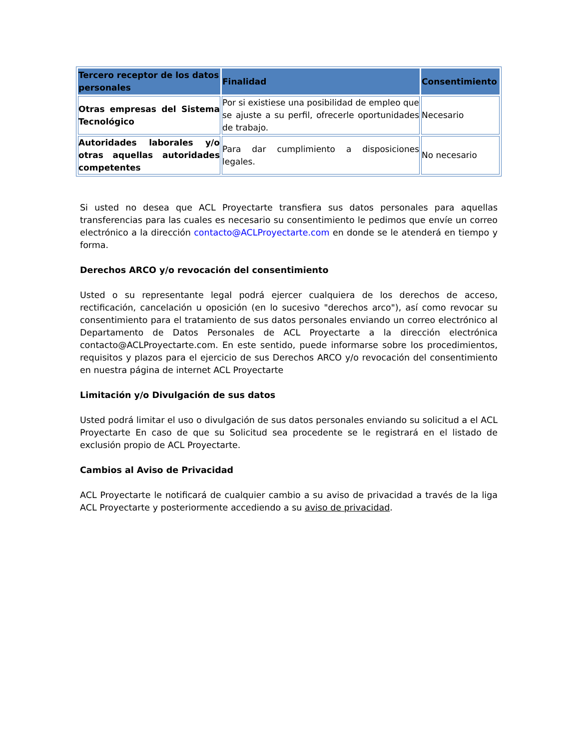| Tercero receptor de los datos personales | Finalidad | Consentimiento |
| --- | --- | --- |
| Otras empresas del Sistema Tecnológico | Por si existiese una posibilidad de empleo que se ajuste a su perfil, ofrecerle oportunidades de trabajo. | Necesario |
| Autoridades laborales y/o otras aquellas autoridades competentes | Para dar cumplimiento a disposiciones legales. | No necesario |
Si usted no desea que ACL Proyectarte transfiera sus datos personales para aquellas transferencias para las cuales es necesario su consentimiento le pedimos que envíe un correo electrónico a la dirección contacto@ACLProyectarte.com en donde se le atenderá en tiempo y forma.
Derechos ARCO y/o revocación del consentimiento
Usted o su representante legal podrá ejercer cualquiera de los derechos de acceso, rectificación, cancelación u oposición (en lo sucesivo "derechos arco"), así como revocar su consentimiento para el tratamiento de sus datos personales enviando un correo electrónico al Departamento de Datos Personales de ACL Proyectarte a la dirección electrónica contacto@ACLProyectarte.com. En este sentido, puede informarse sobre los procedimientos, requisitos y plazos para el ejercicio de sus Derechos ARCO y/o revocación del consentimiento en nuestra página de internet ACL Proyectarte
Limitación y/o Divulgación de sus datos
Usted podrá limitar el uso o divulgación de sus datos personales enviando su solicitud a el ACL Proyectarte En caso de que su Solicitud sea procedente se le registrará en el listado de exclusión propio de ACL Proyectarte.
Cambios al Aviso de Privacidad
ACL Proyectarte le notificará de cualquier cambio a su aviso de privacidad a través de la liga ACL Proyectarte y posteriormente accediendo a su aviso de privacidad.